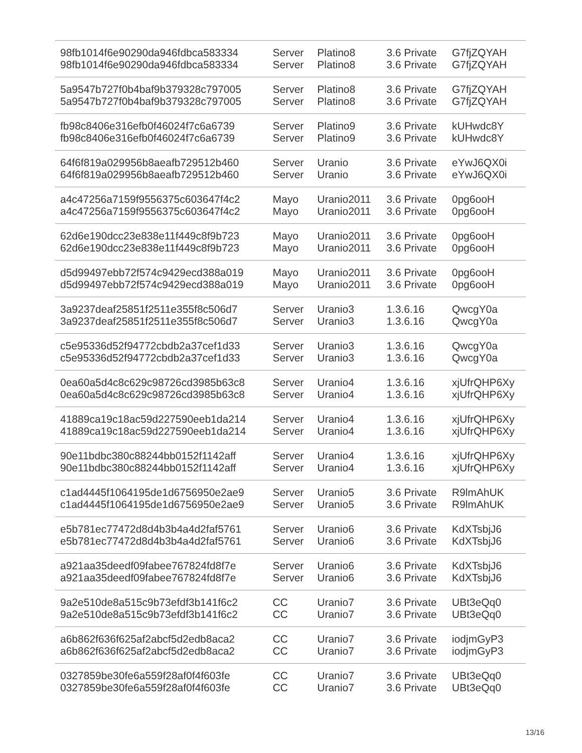| 98fb1014f6e90290da946fdbca583334 | Server | Platino8 | 3.6 Private | G7fjZQYAH |
| 98fb1014f6e90290da946fdbca583334 | Server | Platino8 | 3.6 Private | G7fjZQYAH |
| 5a9547b727f0b4baf9b379328c797005 | Server | Platino8 | 3.6 Private | G7fjZQYAH |
| 5a9547b727f0b4baf9b379328c797005 | Server | Platino8 | 3.6 Private | G7fjZQYAH |
| fb98c8406e316efb0f46024f7c6a6739 | Server | Platino9 | 3.6 Private | kUHwdc8Y |
| fb98c8406e316efb0f46024f7c6a6739 | Server | Platino9 | 3.6 Private | kUHwdc8Y |
| 64f6f819a029956b8aeafb729512b460 | Server | Uranio | 3.6 Private | eYwJ6QX0i |
| 64f6f819a029956b8aeafb729512b460 | Server | Uranio | 3.6 Private | eYwJ6QX0i |
| a4c47256a7159f9556375c603647f4c2 | Mayo | Uranio2011 | 3.6 Private | 0pg6ooH |
| a4c47256a7159f9556375c603647f4c2 | Mayo | Uranio2011 | 3.6 Private | 0pg6ooH |
| 62d6e190dcc23e838e11f449c8f9b723 | Mayo | Uranio2011 | 3.6 Private | 0pg6ooH |
| 62d6e190dcc23e838e11f449c8f9b723 | Mayo | Uranio2011 | 3.6 Private | 0pg6ooH |
| d5d99497ebb72f574c9429ecd388a019 | Mayo | Uranio2011 | 3.6 Private | 0pg6ooH |
| d5d99497ebb72f574c9429ecd388a019 | Mayo | Uranio2011 | 3.6 Private | 0pg6ooH |
| 3a9237deaf25851f2511e355f8c506d7 | Server | Uranio3 | 1.3.6.16 | QwcgY0a |
| 3a9237deaf25851f2511e355f8c506d7 | Server | Uranio3 | 1.3.6.16 | QwcgY0a |
| c5e95336d52f94772cbdb2a37cef1d33 | Server | Uranio3 | 1.3.6.16 | QwcgY0a |
| c5e95336d52f94772cbdb2a37cef1d33 | Server | Uranio3 | 1.3.6.16 | QwcgY0a |
| 0ea60a5d4c8c629c98726cd3985b63c8 | Server | Uranio4 | 1.3.6.16 | xjUfrQHP6Xy |
| 0ea60a5d4c8c629c98726cd3985b63c8 | Server | Uranio4 | 1.3.6.16 | xjUfrQHP6Xy |
| 41889ca19c18ac59d227590eeb1da214 | Server | Uranio4 | 1.3.6.16 | xjUfrQHP6Xy |
| 41889ca19c18ac59d227590eeb1da214 | Server | Uranio4 | 1.3.6.16 | xjUfrQHP6Xy |
| 90e11bdbc380c88244bb0152f1142aff | Server | Uranio4 | 1.3.6.16 | xjUfrQHP6Xy |
| 90e11bdbc380c88244bb0152f1142aff | Server | Uranio4 | 1.3.6.16 | xjUfrQHP6Xy |
| c1ad4445f1064195de1d6756950e2ae9 | Server | Uranio5 | 3.6 Private | R9lmAhUK |
| c1ad4445f1064195de1d6756950e2ae9 | Server | Uranio5 | 3.6 Private | R9lmAhUK |
| e5b781ec77472d8d4b3b4a4d2faf5761 | Server | Uranio6 | 3.6 Private | KdXTsbjJ6 |
| e5b781ec77472d8d4b3b4a4d2faf5761 | Server | Uranio6 | 3.6 Private | KdXTsbjJ6 |
| a921aa35deedf09fabee767824fd8f7e | Server | Uranio6 | 3.6 Private | KdXTsbjJ6 |
| a921aa35deedf09fabee767824fd8f7e | Server | Uranio6 | 3.6 Private | KdXTsbjJ6 |
| 9a2e510de8a515c9b73efdf3b141f6c2 | CC | Uranio7 | 3.6 Private | UBt3eQq0 |
| 9a2e510de8a515c9b73efdf3b141f6c2 | CC | Uranio7 | 3.6 Private | UBt3eQq0 |
| a6b862f636f625af2abcf5d2edb8aca2 | CC | Uranio7 | 3.6 Private | iodjmGyP3 |
| a6b862f636f625af2abcf5d2edb8aca2 | CC | Uranio7 | 3.6 Private | iodjmGyP3 |
| 0327859be30fe6a559f28af0f4f603fe | CC | Uranio7 | 3.6 Private | UBt3eQq0 |
| 0327859be30fe6a559f28af0f4f603fe | CC | Uranio7 | 3.6 Private | UBt3eQq0 |
13/16